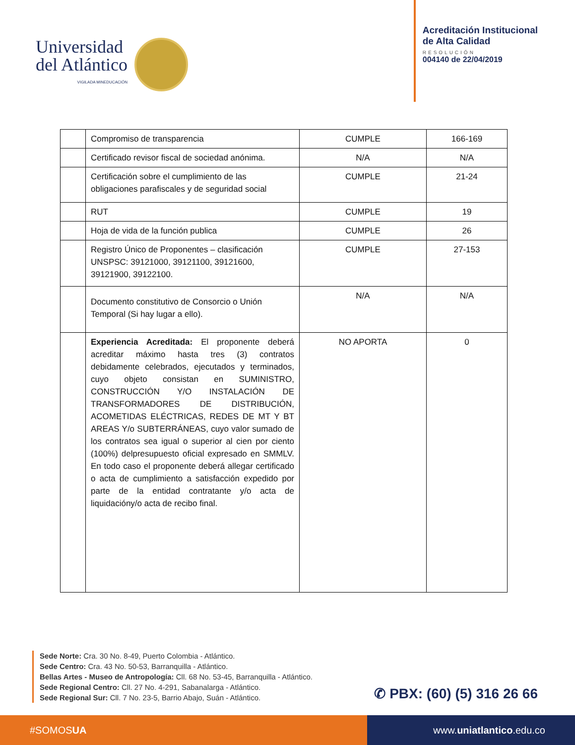Universidad
del Atlántico
VIGILADA MINEDUCACIÓN
Acreditación Institucional
de Alta Calidad
RESOLUCIÓN
004140 de 22/04/2019
| | Compromiso de transparencia | CUMPLE | 166-169 |
| | Certificado revisor fiscal de sociedad anónima. | N/A | N/A |
| | Certificación sobre el cumplimiento de las obligaciones parafiscales y de seguridad social | CUMPLE | 21-24 |
| | RUT | CUMPLE | 19 |
| | Hoja de vida de la función publica | CUMPLE | 26 |
| | Registro Único de Proponentes – clasificación UNSPSC: 39121000, 39121100, 39121600, 39121900, 39122100. | CUMPLE | 27-153 |
| | Documento constitutivo de Consorcio o Unión Temporal (Si hay lugar a ello). | N/A | N/A |
| | Experiencia Acreditada: El proponente deberá acreditar máximo hasta tres (3) contratos debidamente celebrados, ejecutados y terminados, cuyo objeto consistan en SUMINISTRO, CONSTRUCCIÓN Y/O INSTALACIÓN DE TRANSFORMADORES DE DISTRIBUCIÓN, ACOMETIDAS ELÉCTRICAS, REDES DE MT Y BT AREAS Y/o SUBTERRÁNEAS, cuyo valor sumado de los contratos sea igual o superior al cien por ciento (100%) delpresupuesto oficial expresado en SMMLV. En todo caso el proponente deberá allegar certificado o acta de cumplimiento a satisfacción expedido por parte de la entidad contratante y/o acta de liquidacióny/o acta de recibo final. | NO APORTA | 0 |
Sede Norte: Cra. 30 No. 8-49, Puerto Colombia - Atlántico.
Sede Centro: Cra. 43 No. 50-53, Barranquilla - Atlántico.
Bellas Artes - Museo de Antropología: Cll. 68 No. 53-45, Barranquilla - Atlántico.
Sede Regional Centro: Cll. 27 No. 4-291, Sabanalarga - Atlántico.
Sede Regional Sur: Cll. 7 No. 23-5, Barrio Abajo, Suán - Atlántico.
✆ PBX: (60) (5) 316 26 66
#SOMOS UA www. uniatlantico.edu.co